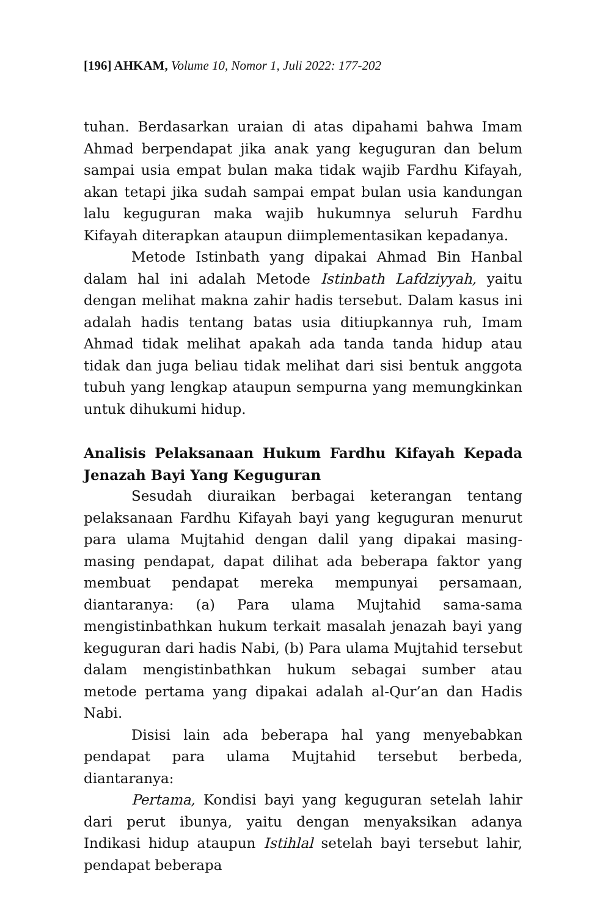[196] AHKAM, Volume 10, Nomor 1, Juli 2022: 177-202
tuhan. Berdasarkan uraian di atas dipahami bahwa Imam Ahmad berpendapat jika anak yang keguguran dan belum sampai usia empat bulan maka tidak wajib Fardhu Kifayah, akan tetapi jika sudah sampai empat bulan usia kandungan lalu keguguran maka wajib hukumnya seluruh Fardhu Kifayah diterapkan ataupun diimplementasikan kepadanya.
Metode Istinbath yang dipakai Ahmad Bin Hanbal dalam hal ini adalah Metode Istinbath Lafdziyyah, yaitu dengan melihat makna zahir hadis tersebut. Dalam kasus ini adalah hadis tentang batas usia ditiupkannya ruh, Imam Ahmad tidak melihat apakah ada tanda tanda hidup atau tidak dan juga beliau tidak melihat dari sisi bentuk anggota tubuh yang lengkap ataupun sempurna yang memungkinkan untuk dihukumi hidup.
Analisis Pelaksanaan Hukum Fardhu Kifayah Kepada Jenazah Bayi Yang Keguguran
Sesudah diuraikan berbagai keterangan tentang pelaksanaan Fardhu Kifayah bayi yang keguguran menurut para ulama Mujtahid dengan dalil yang dipakai masing-masing pendapat, dapat dilihat ada beberapa faktor yang membuat pendapat mereka mempunyai persamaan, diantaranya: (a) Para ulama Mujtahid sama-sama mengistinbathkan hukum terkait masalah jenazah bayi yang keguguran dari hadis Nabi, (b) Para ulama Mujtahid tersebut dalam mengistinbathkan hukum sebagai sumber atau metode pertama yang dipakai adalah al-Qur’an dan Hadis Nabi.
Disisi lain ada beberapa hal yang menyebabkan pendapat para ulama Mujtahid tersebut berbeda, diantaranya:
Pertama, Kondisi bayi yang keguguran setelah lahir dari perut ibunya, yaitu dengan menyaksikan adanya Indikasi hidup ataupun Istihlal setelah bayi tersebut lahir, pendapat beberapa